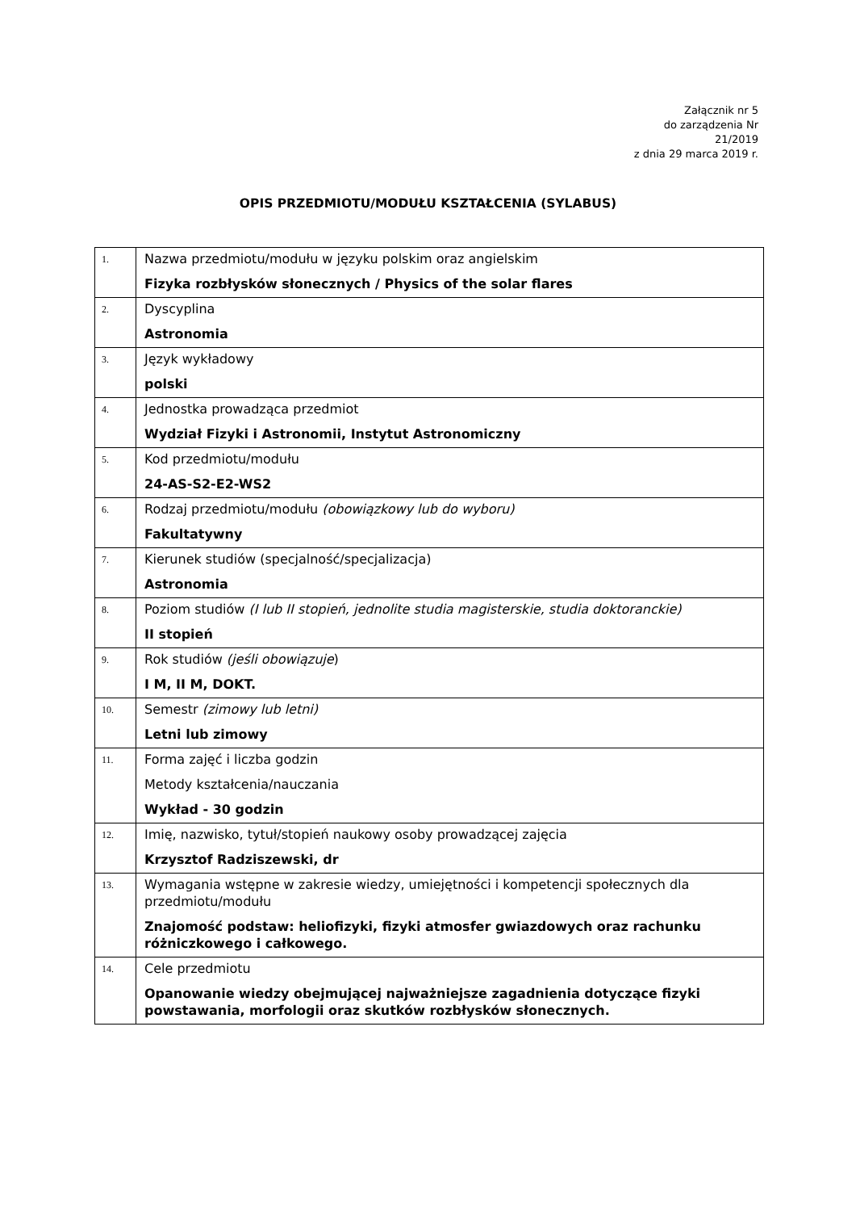Załącznik nr 5
do zarządzenia Nr
21/2019
z dnia 29 marca 2019 r.
OPIS PRZEDMIOTU/MODUŁU KSZTAŁCENIA (SYLABUS)
| 1. | Nazwa przedmiotu/modułu w języku polskim oraz angielskim Fizyka rozbłysków słonecznych / Physics of the solar flares |
| 2. | Dyscyplina Astronomia |
| 3. | Język wykładowy polski |
| 4. | Jednostka prowadząca przedmiot Wydział Fizyki i Astronomii, Instytut Astronomiczny |
| 5. | Kod przedmiotu/modułu 24-AS-S2-E2-WS2 |
| 6. | Rodzaj przedmiotu/modułu (obowiązkowy lub do wyboru) Fakultatywny |
| 7. | Kierunek studiów (specjalność/specjalizacja) Astronomia |
| 8. | Poziom studiów (I lub II stopień, jednolite studia magisterskie, studia doktoranckie) II stopień |
| 9. | Rok studiów (jeśli obowiązuje ) I M, II M, DOKT. |
| 10. | Semestr (zimowy lub letni) Letni lub zimowy |
| 11. | Forma zajęć i liczba godzin Metody kształcenia/nauczania Wykład - 30 godzin |
| 12. | Imię, nazwisko, tytuł/stopień naukowy osoby prowadzącej zajęcia Krzysztof Radziszewski, dr |
| 13. | Wymagania wstępne w zakresie wiedzy, umiejętności i kompetencji społecznych dla przedmiotu/modułu Znajomość podstaw: heliofizyki, fizyki atmosfer gwiazdowych oraz rachunku różniczkowego i całkowego. |
| 14. | Cele przedmiotu Opanowanie wiedzy obejmującej najważniejsze zagadnienia dotyczące fizyki powstawania, morfologii oraz skutków rozbłysków słonecznych. |